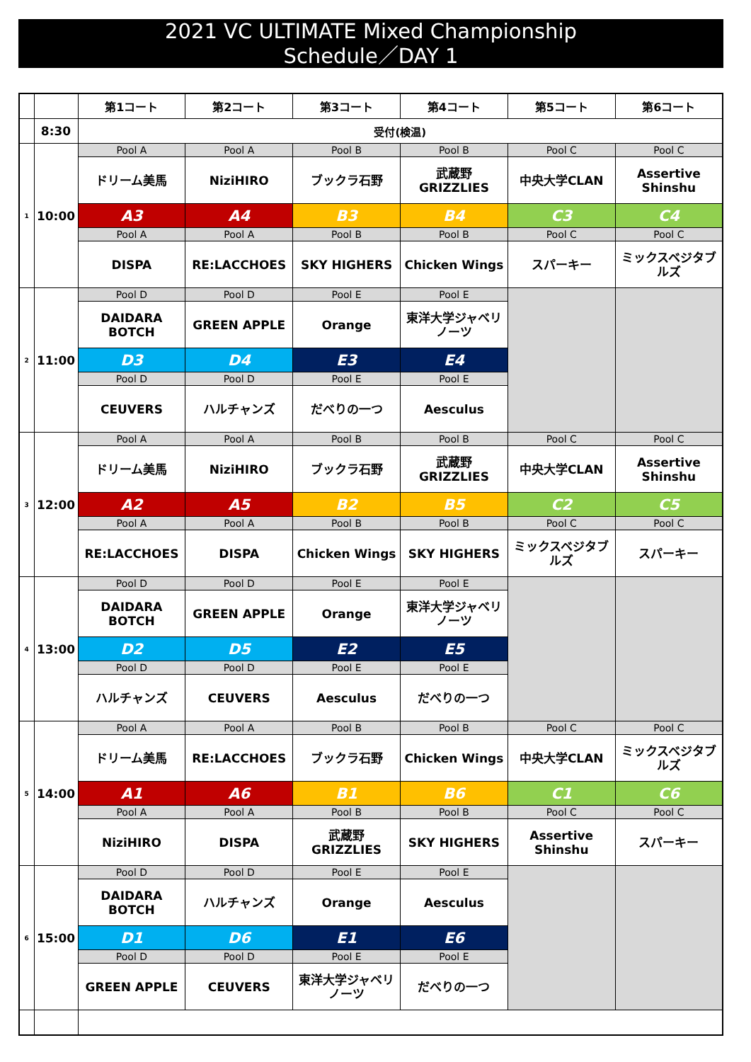2021 VC ULTIMATE Mixed Championship
Schedule／DAY 1
| | | 第1コート | 第2コート | 第3コート | 第4コート | 第5コート | 第6コート |
| --- | --- | --- | --- | --- | --- | --- | --- |
| | 8:30 | 受付(検温) | | | | | |
| 1 | 10:00 | Pool A | Pool A | Pool B | Pool B | Pool C | Pool C |
| | | ドリーム美馬 | NiziHIRO | ブックラ石野 | 武蔵野 GRIZZLIES | 中央大学CLAN | Assertive Shinshu |
| | | A3 | A4 | B3 | B4 | C3 | C4 |
| | | Pool A | Pool A | Pool B | Pool B | Pool C | Pool C |
| | | DISPA | RE:LACCHOES | SKY HIGHERS | Chicken Wings | スパーキー | ミックスベジタブルズ |
| 2 | 11:00 | Pool D | Pool D | Pool E | Pool E | | |
| | | DAIDARA BOTCH | GREEN APPLE | Orange | 東洋大学ジャベリノーツ | | |
| | | D3 | D4 | E3 | E4 | | |
| | | Pool D | Pool D | Pool E | Pool E | | |
| | | CEUVERS | ハルチャンズ | だべりの一つ | Aesculus | | |
| 3 | 12:00 | Pool A | Pool A | Pool B | Pool B | Pool C | Pool C |
| | | ドリーム美馬 | NiziHIRO | ブックラ石野 | 武蔵野 GRIZZLIES | 中央大学CLAN | Assertive Shinshu |
| | | A2 | A5 | B2 | B5 | C2 | C5 |
| | | Pool A | Pool A | Pool B | Pool B | Pool C | Pool C |
| | | RE:LACCHOES | DISPA | Chicken Wings | SKY HIGHERS | ミックスベジタブルズ | スパーキー |
| 4 | 13:00 | Pool D | Pool D | Pool E | Pool E | | |
| | | DAIDARA BOTCH | GREEN APPLE | Orange | 東洋大学ジャベリノーツ | | |
| | | D2 | D5 | E2 | E5 | | |
| | | Pool D | Pool D | Pool E | Pool E | | |
| | | ハルチャンズ | CEUVERS | Aesculus | だべりの一つ | | |
| 5 | 14:00 | Pool A | Pool A | Pool B | Pool B | Pool C | Pool C |
| | | ドリーム美馬 | RE:LACCHOES | ブックラ石野 | Chicken Wings | 中央大学CLAN | ミックスベジタブルズ |
| | | A1 | A6 | B1 | B6 | C1 | C6 |
| | | Pool A | Pool A | Pool B | Pool B | Pool C | Pool C |
| | | NiziHIRO | DISPA | 武蔵野 GRIZZLIES | SKY HIGHERS | Assertive Shinshu | スパーキー |
| 6 | 15:00 | Pool D | Pool D | Pool E | Pool E | | |
| | | DAIDARA BOTCH | ハルチャンズ | Orange | Aesculus | | |
| | | D1 | D6 | E1 | E6 | | |
| | | Pool D | Pool D | Pool E | Pool E | | |
| | | GREEN APPLE | CEUVERS | 東洋大学ジャベリノーツ | だべりの一つ | | |